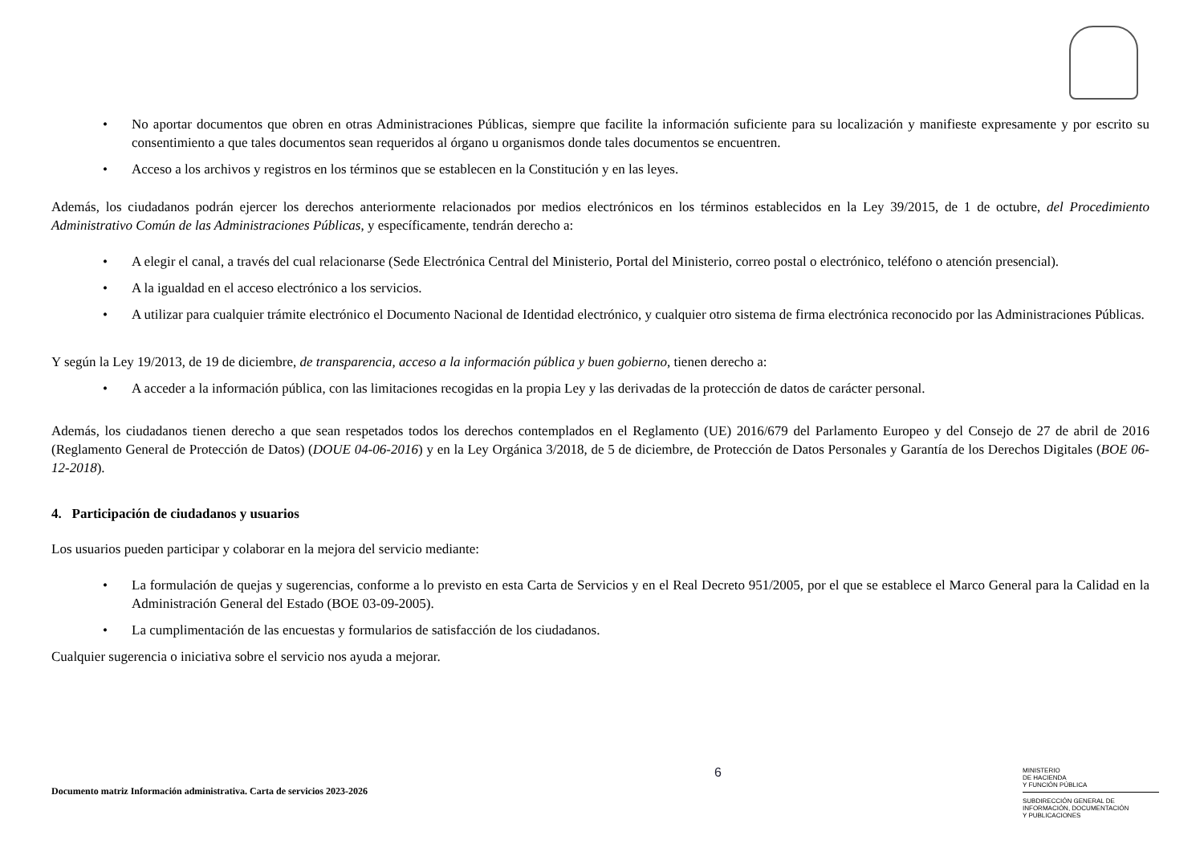• No aportar documentos que obren en otras Administraciones Públicas, siempre que facilite la información suficiente para su localización y manifieste expresamente y por escrito su consentimiento a que tales documentos sean requeridos al órgano u organismos donde tales documentos se encuentren.
• Acceso a los archivos y registros en los términos que se establecen en la Constitución y en las leyes.
Además, los ciudadanos podrán ejercer los derechos anteriormente relacionados por medios electrónicos en los términos establecidos en la Ley 39/2015, de 1 de octubre, del Procedimiento Administrativo Común de las Administraciones Públicas, y específicamente, tendrán derecho a:
• A elegir el canal, a través del cual relacionarse (Sede Electrónica Central del Ministerio, Portal del Ministerio, correo postal o electrónico, teléfono o atención presencial).
• A la igualdad en el acceso electrónico a los servicios.
• A utilizar para cualquier trámite electrónico el Documento Nacional de Identidad electrónico, y cualquier otro sistema de firma electrónica reconocido por las Administraciones Públicas.
Y según la Ley 19/2013, de 19 de diciembre, de transparencia, acceso a la información pública y buen gobierno, tienen derecho a:
• A acceder a la información pública, con las limitaciones recogidas en la propia Ley y las derivadas de la protección de datos de carácter personal.
Además, los ciudadanos tienen derecho a que sean respetados todos los derechos contemplados en el Reglamento (UE) 2016/679 del Parlamento Europeo y del Consejo de 27 de abril de 2016 (Reglamento General de Protección de Datos) (DOUE 04-06-2016) y en la Ley Orgánica 3/2018, de 5 de diciembre, de Protección de Datos Personales y Garantía de los Derechos Digitales (BOE 06-12-2018).
4. Participación de ciudadanos y usuarios
Los usuarios pueden participar y colaborar en la mejora del servicio mediante:
• La formulación de quejas y sugerencias, conforme a lo previsto en esta Carta de Servicios y en el Real Decreto 951/2005, por el que se establece el Marco General para la Calidad en la Administración General del Estado (BOE 03-09-2005).
• La cumplimentación de las encuestas y formularios de satisfacción de los ciudadanos.
Cualquier sugerencia o iniciativa sobre el servicio nos ayuda a mejorar.
6
Documento matriz Información administrativa. Carta de servicios 2023-2026
MINISTERIO
DE HACIENDA
Y FUNCIÓN PÚBLICA
SUBDIRECCIÓN GENERAL DE
INFORMACIÓN, DOCUMENTACIÓN
Y PUBLICACIONES